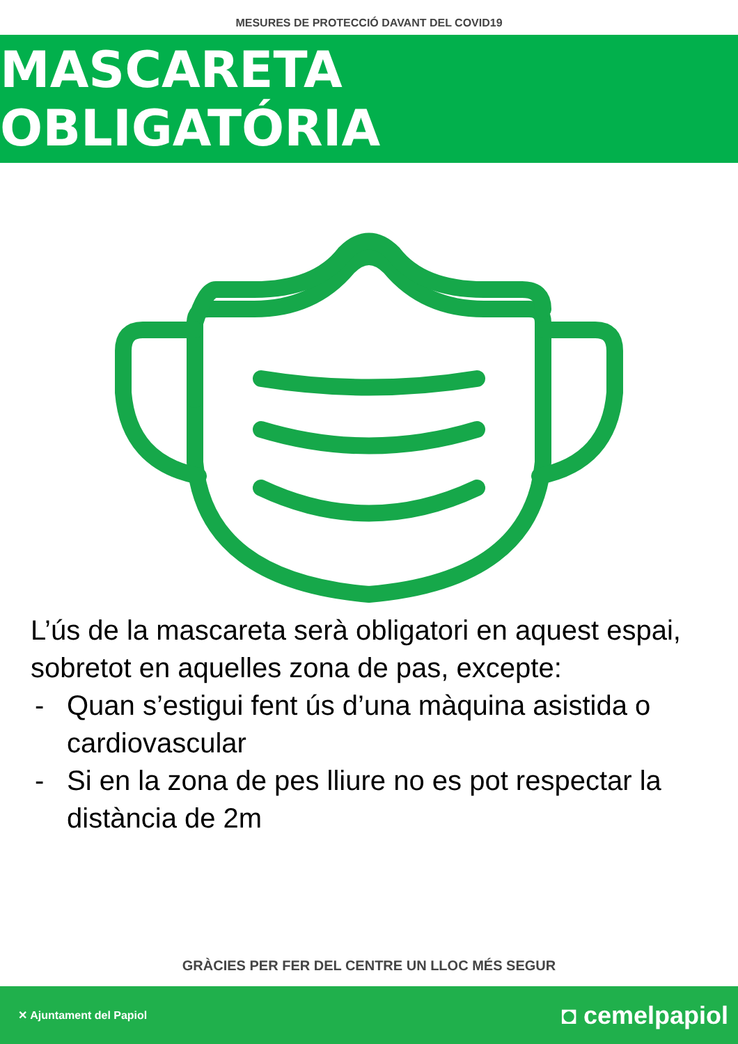MESURES DE PROTECCIÓ DAVANT DEL COVID19
MASCARETA OBLIGATÓRIA
L’ús de la mascareta serà obligatori en aquest espai, sobretot en aquelles zona de pas, excepte:
- Quan s’estigui fent ús d’una màquina asistida o cardiovascular
- Si en la zona de pes lliure no es pot respectar la distància de 2m
GRÀCIES PER FER DEL CENTRE UN LLOC MÉS SEGUR
✕ Ajuntament del Papiol
◘ cemelpapiol